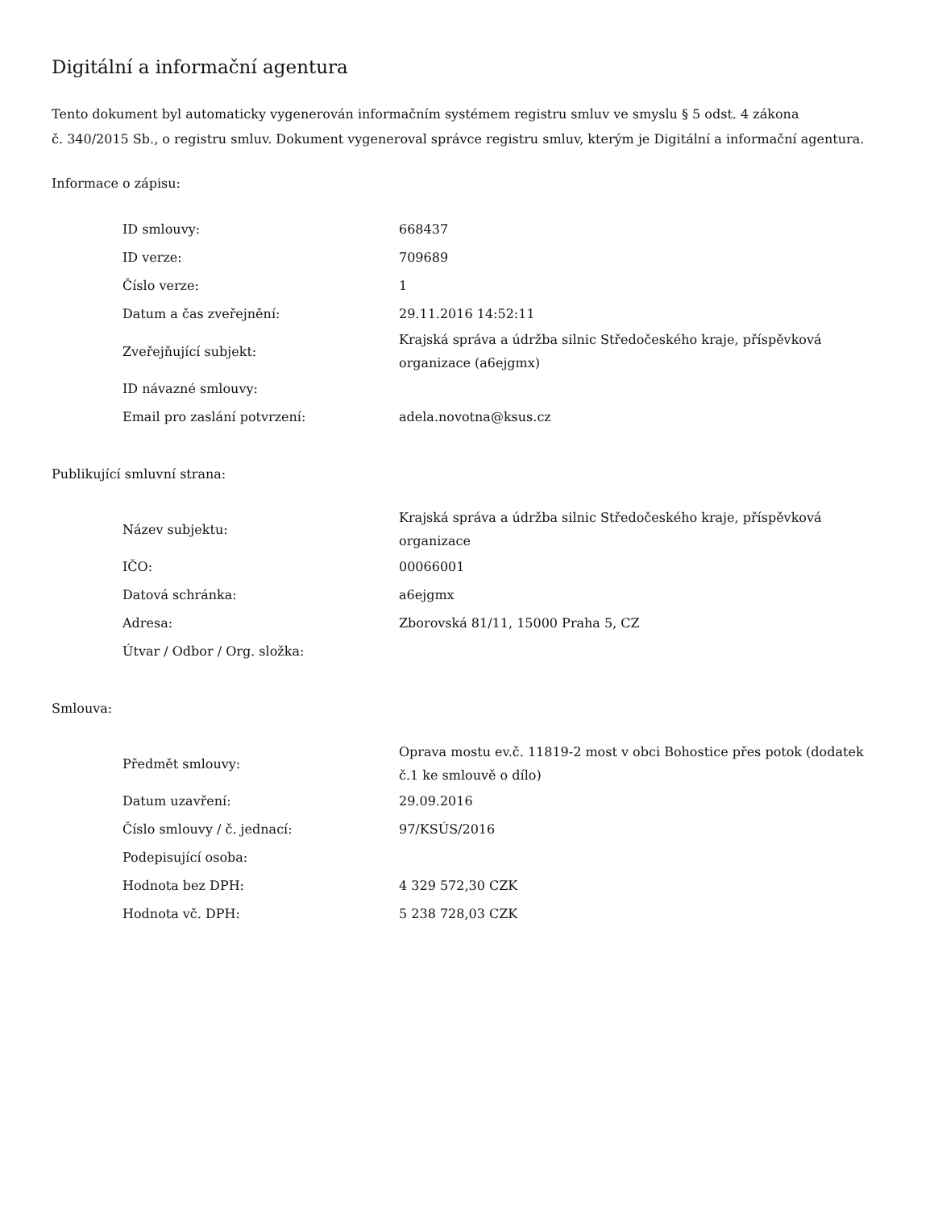Digitální a informační agentura
Tento dokument byl automaticky vygenerován informačním systémem registru smluv ve smyslu § 5 odst. 4 zákona
č. 340/2015 Sb., o registru smluv. Dokument vygeneroval správce registru smluv, kterým je Digitální a informační agentura.
Informace o zápisu:
| ID smlouvy: | 668437 |
| ID verze: | 709689 |
| Číslo verze: | 1 |
| Datum a čas zveřejnění: | 29.11.2016 14:52:11 |
| Zveřejňující subjekt: | Krajská správa a údržba silnic Středočeského kraje, příspěvková organizace (a6ejgmx) |
| ID návazné smlouvy: | |
| Email pro zaslání potvrzení: | adela.novotna@ksus.cz |
Publikující smluvní strana:
| Název subjektu: | Krajská správa a údržba silnic Středočeského kraje, příspěvková organizace |
| IČO: | 00066001 |
| Datová schránka: | a6ejgmx |
| Adresa: | Zborovská 81/11, 15000 Praha 5, CZ |
| Útvar / Odbor / Org. složka: | |
Smlouva:
| Předmět smlouvy: | Oprava mostu ev.č. 11819-2 most v obci Bohostice přes potok (dodatek č.1 ke smlouvě o dílo) |
| Datum uzavření: | 29.09.2016 |
| Číslo smlouvy / č. jednací: | 97/KSÚS/2016 |
| Podepisující osoba: | |
| Hodnota bez DPH: | 4 329 572,30 CZK |
| Hodnota vč. DPH: | 5 238 728,03 CZK |